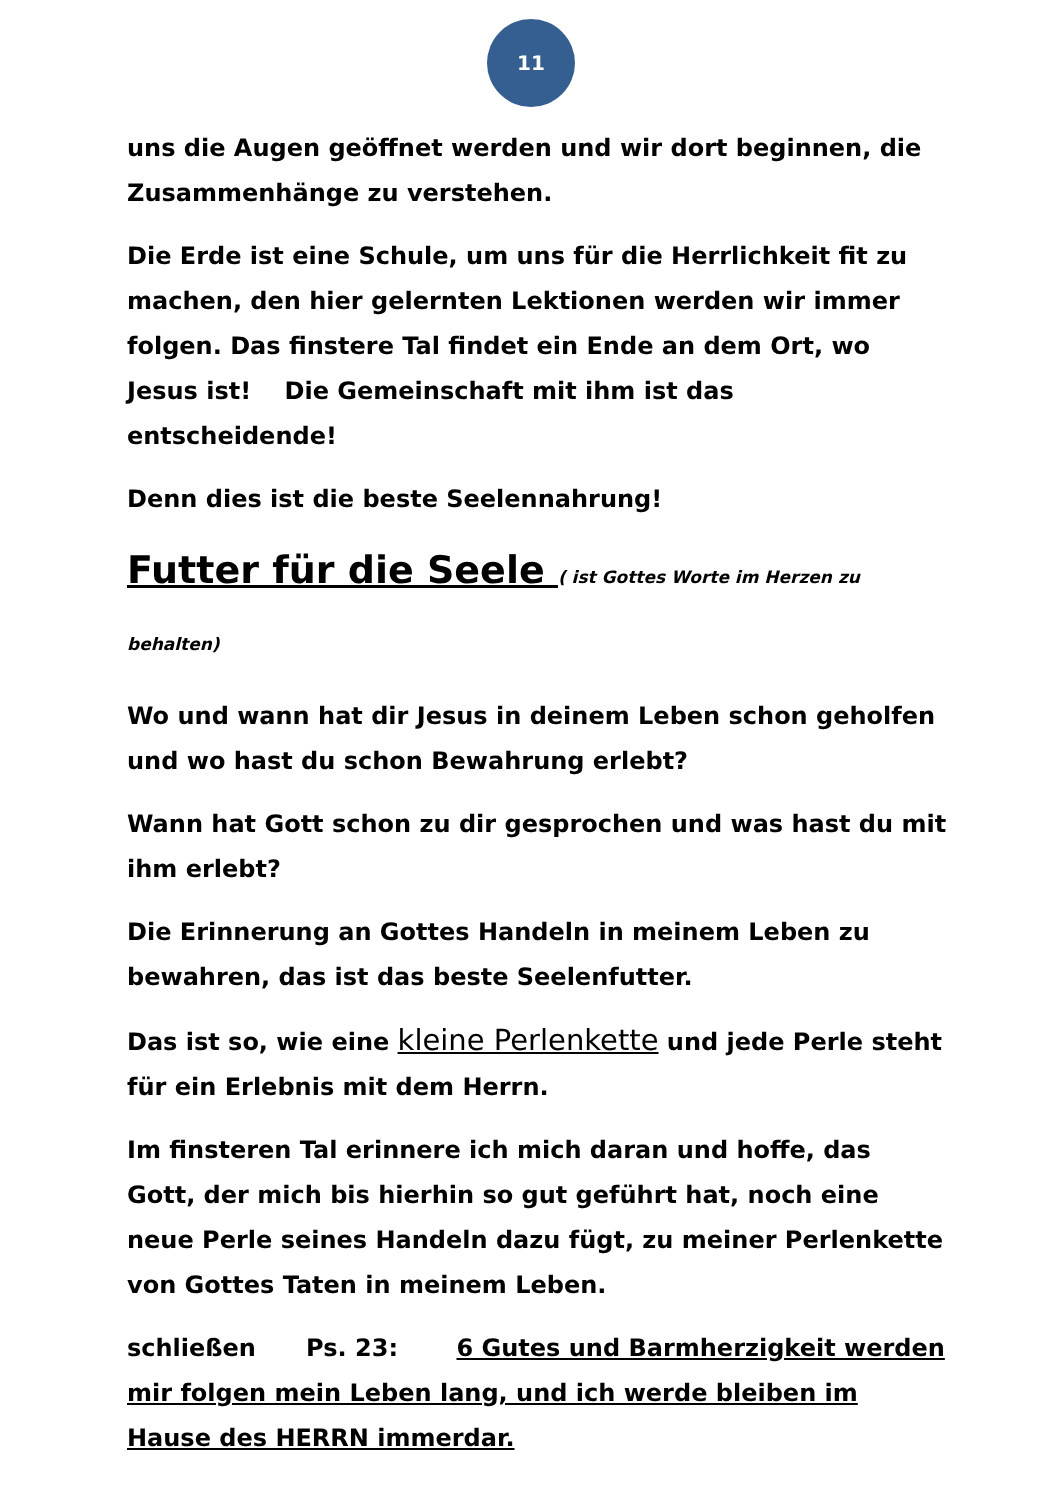11
uns die Augen geöffnet werden und wir dort beginnen, die Zusammenhänge zu verstehen.
Die Erde ist eine Schule, um uns für die Herrlichkeit fit zu machen, den hier gelernten Lektionen werden wir immer folgen. Das finstere Tal findet ein Ende an dem Ort, wo Jesus ist! Die Gemeinschaft mit ihm ist das entscheidende!
Denn dies ist die beste Seelennahrung!
Futter für die Seele ( ist Gottes Worte im Herzen zu behalten)
Wo und wann hat dir Jesus in deinem Leben schon geholfen und wo hast du schon Bewahrung erlebt?
Wann hat Gott schon zu dir gesprochen und was hast du mit ihm erlebt?
Die Erinnerung an Gottes Handeln in meinem Leben zu bewahren, das ist das beste Seelenfutter.
Das ist so, wie eine kleine Perlenkette und jede Perle steht für ein Erlebnis mit dem Herrn.
Im finsteren Tal erinnere ich mich daran und hoffe, das Gott, der mich bis hierhin so gut geführt hat, noch eine neue Perle seines Handeln dazu fügt, zu meiner Perlenkette von Gottes Taten in meinem Leben.
schließen Ps. 23: 6 Gutes und Barmherzigkeit werden mir folgen mein Leben lang, und ich werde bleiben im Hause des HERRN immerdar.